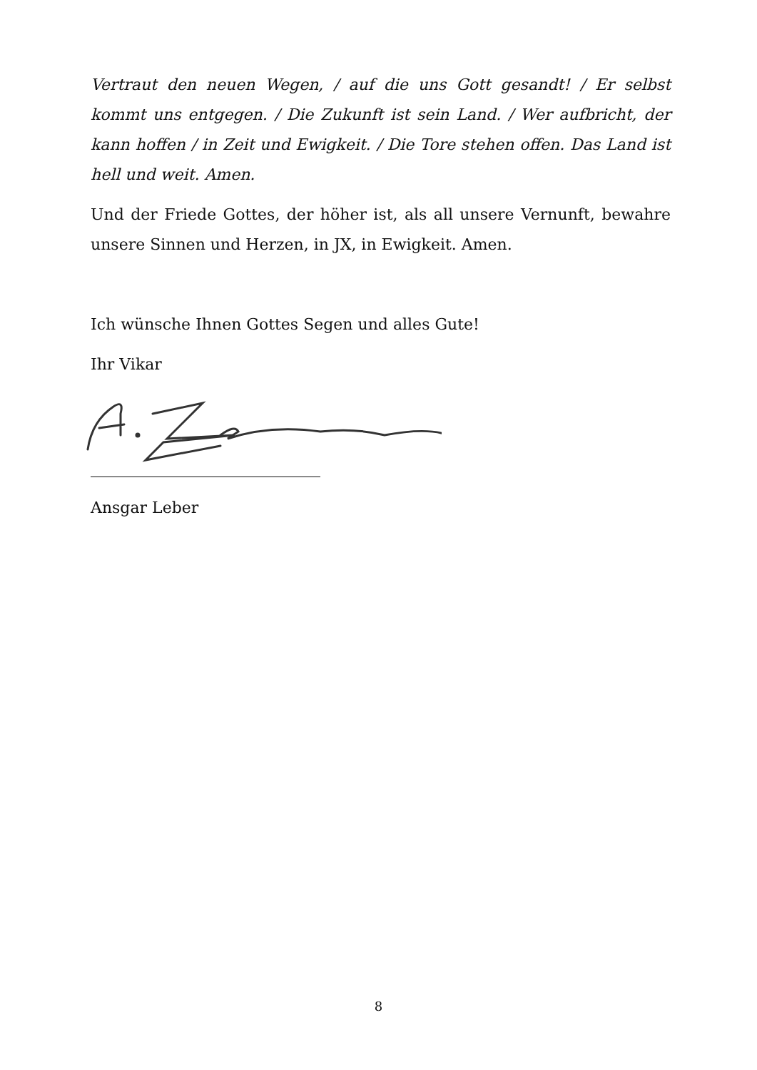Vertraut den neuen Wegen, / auf die uns Gott gesandt! / Er selbst kommt uns entgegen. / Die Zukunft ist sein Land. / Wer aufbricht, der kann hoffen / in Zeit und Ewigkeit. / Die Tore stehen offen. Das Land ist hell und weit. Amen.
Und der Friede Gottes, der höher ist, als all unsere Vernunft, bewahre unsere Sinnen und Herzen, in JX, in Ewigkeit. Amen.
Ich wünsche Ihnen Gottes Segen und alles Gute!
Ihr Vikar
Ansgar Leber
8